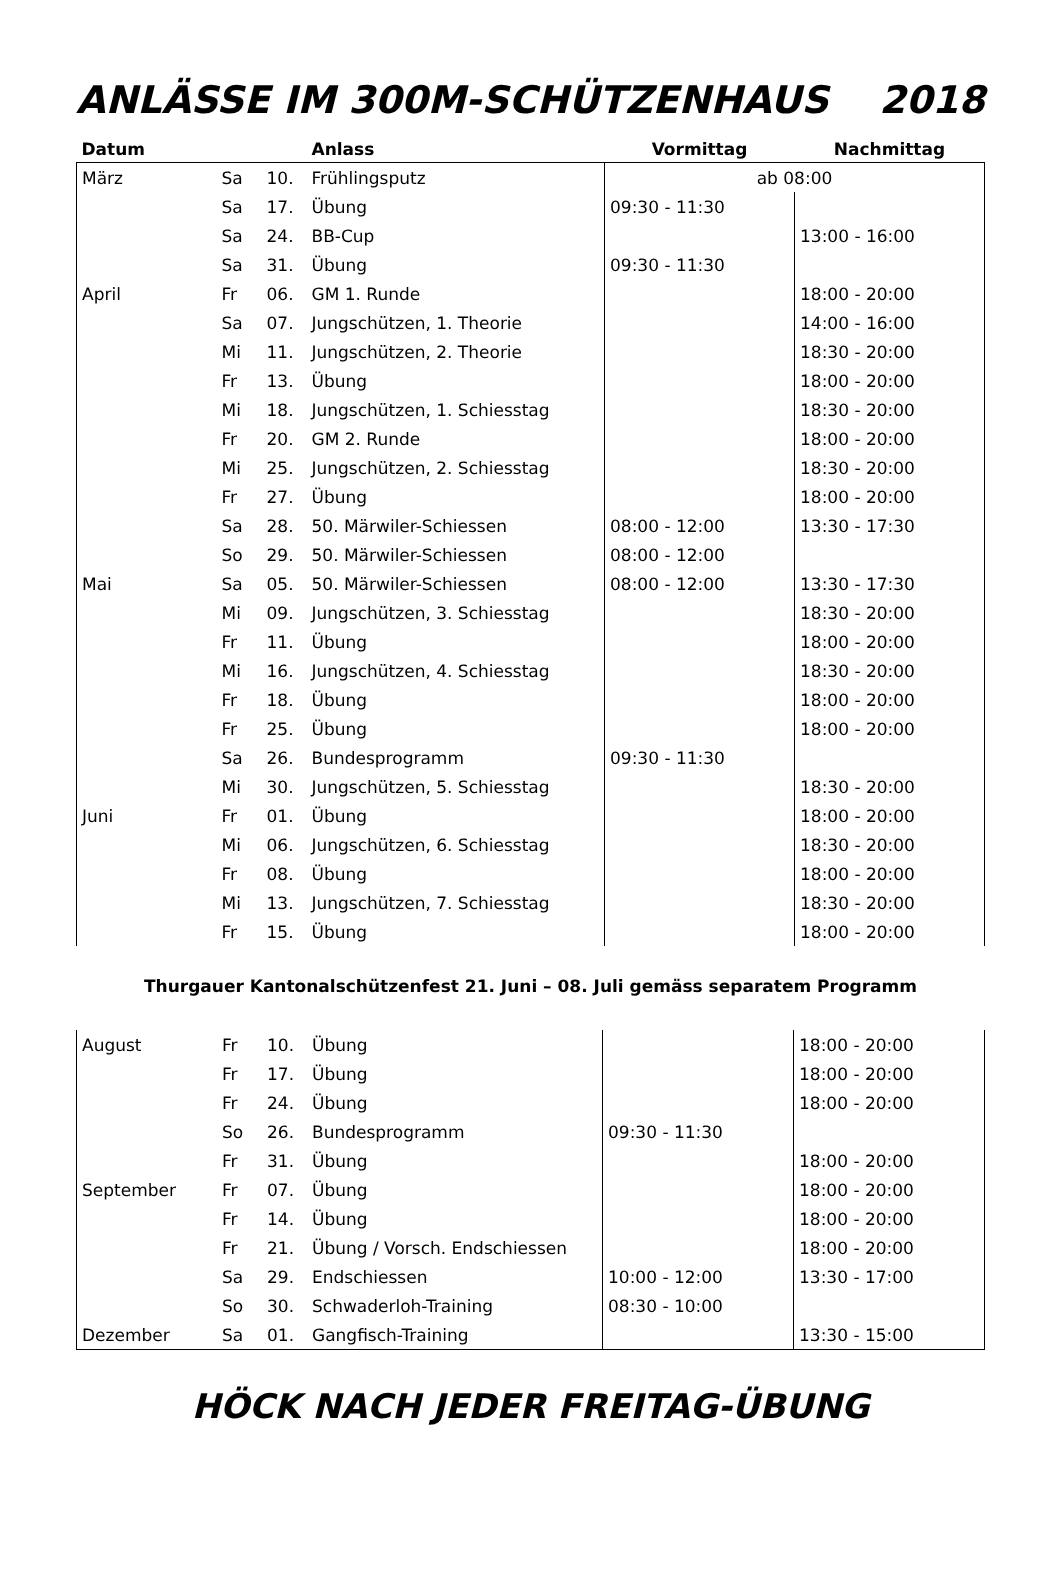ANLÄSSE IM 300M-SCHÜTZENHAUS 2018
| Datum | | | Anlass | Vormittag | Nachmittag |
| --- | --- | --- | --- | --- | --- |
| März | Sa | 10. | Frühlingsputz | ab 08:00 | |
| | Sa | 17. | Übung | 09:30 - 11:30 | |
| | Sa | 24. | BB-Cup | | 13:00 - 16:00 |
| | Sa | 31. | Übung | 09:30 - 11:30 | |
| April | Fr | 06. | GM 1. Runde | | 18:00 - 20:00 |
| | Sa | 07. | Jungschützen, 1. Theorie | | 14:00 - 16:00 |
| | Mi | 11. | Jungschützen, 2. Theorie | | 18:30 - 20:00 |
| | Fr | 13. | Übung | | 18:00 - 20:00 |
| | Mi | 18. | Jungschützen, 1. Schiesstag | | 18:30 - 20:00 |
| | Fr | 20. | GM 2. Runde | | 18:00 - 20:00 |
| | Mi | 25. | Jungschützen, 2. Schiesstag | | 18:30 - 20:00 |
| | Fr | 27. | Übung | | 18:00 - 20:00 |
| | Sa | 28. | 50. Märwiler-Schiessen | 08:00 - 12:00 | 13:30 - 17:30 |
| | So | 29. | 50. Märwiler-Schiessen | 08:00 - 12:00 | |
| Mai | Sa | 05. | 50. Märwiler-Schiessen | 08:00 - 12:00 | 13:30 - 17:30 |
| | Mi | 09. | Jungschützen, 3. Schiesstag | | 18:30 - 20:00 |
| | Fr | 11. | Übung | | 18:00 - 20:00 |
| | Mi | 16. | Jungschützen, 4. Schiesstag | | 18:30 - 20:00 |
| | Fr | 18. | Übung | | 18:00 - 20:00 |
| | Fr | 25. | Übung | | 18:00 - 20:00 |
| | Sa | 26. | Bundesprogramm | 09:30 - 11:30 | |
| | Mi | 30. | Jungschützen, 5. Schiesstag | | 18:30 - 20:00 |
| Juni | Fr | 01. | Übung | | 18:00 - 20:00 |
| | Mi | 06. | Jungschützen, 6. Schiesstag | | 18:30 - 20:00 |
| | Fr | 08. | Übung | | 18:00 - 20:00 |
| | Mi | 13. | Jungschützen, 7. Schiesstag | | 18:30 - 20:00 |
| | Fr | 15. | Übung | | 18:00 - 20:00 |
Thurgauer Kantonalschützenfest 21. Juni – 08. Juli gemäss separatem Programm
| August | Fr | 10. | Übung | | 18:00 - 20:00 |
| | Fr | 17. | Übung | | 18:00 - 20:00 |
| | Fr | 24. | Übung | | 18:00 - 20:00 |
| | So | 26. | Bundesprogramm | 09:30 - 11:30 | |
| | Fr | 31. | Übung | | 18:00 - 20:00 |
| September | Fr | 07. | Übung | | 18:00 - 20:00 |
| | Fr | 14. | Übung | | 18:00 - 20:00 |
| | Fr | 21. | Übung / Vorsch. Endschiessen | | 18:00 - 20:00 |
| | Sa | 29. | Endschiessen | 10:00 - 12:00 | 13:30 - 17:00 |
| | So | 30. | Schwaderloh-Training | 08:30 - 10:00 | |
| Dezember | Sa | 01. | Gangfisch-Training | | 13:30 - 15:00 |
HÖCK NACH JEDER FREITAG-ÜBUNG